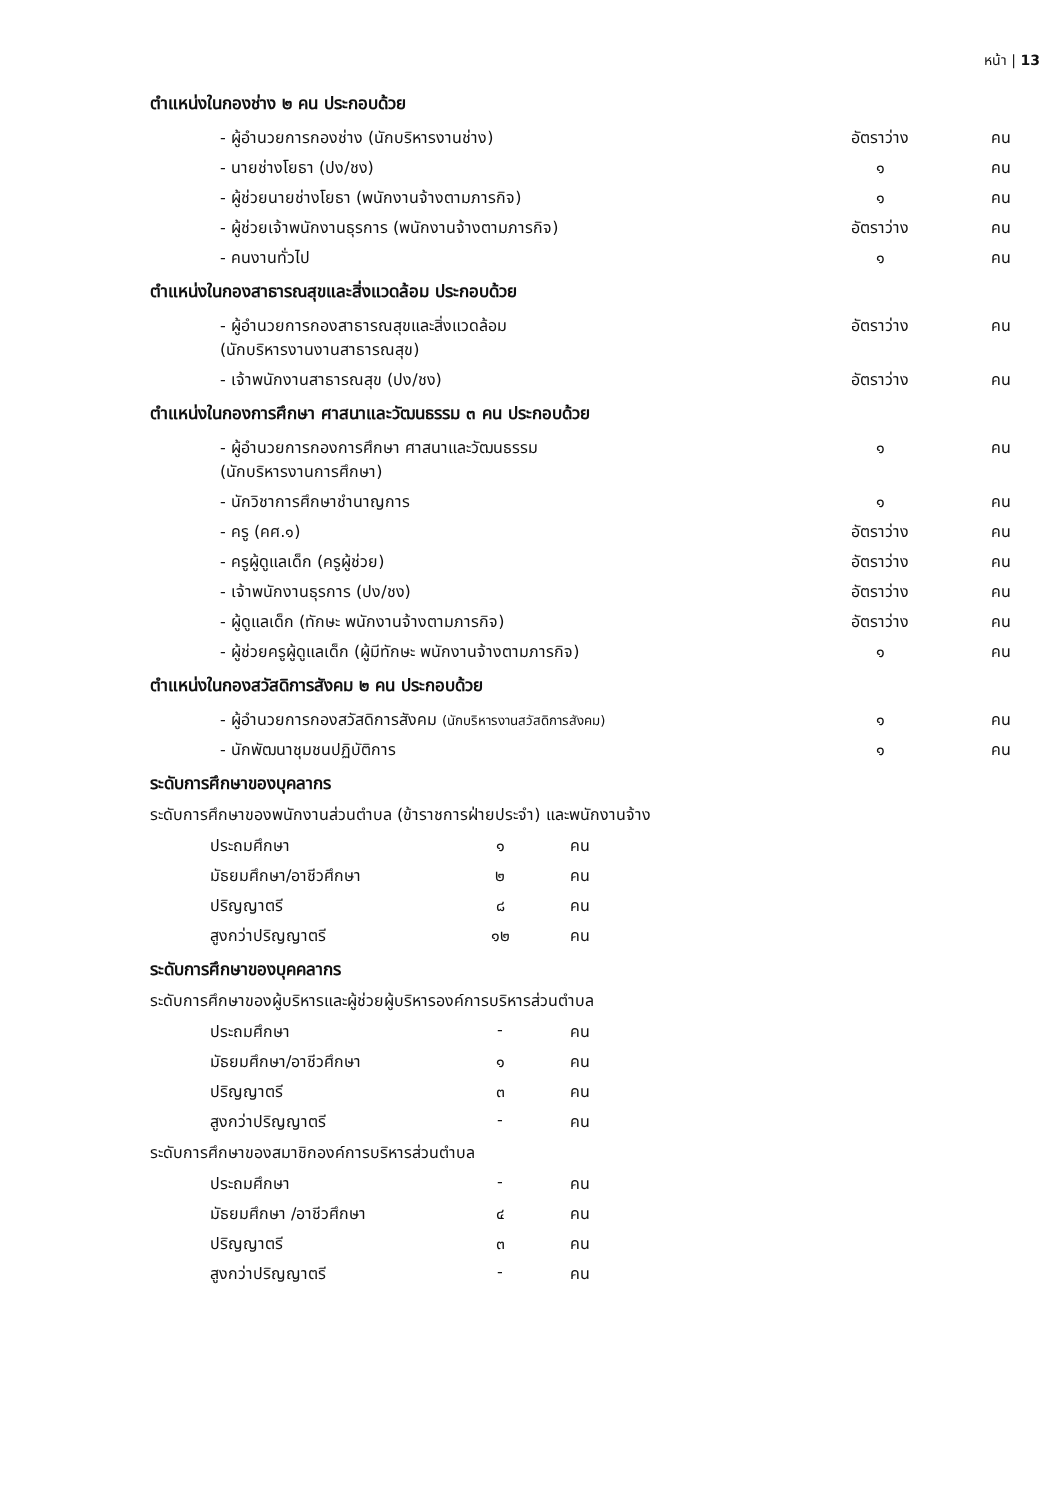หน้า | 13
ตำแหน่งในกองช่าง ๒ คน ประกอบด้วย
| - ผู้อำนวยการกองช่าง (นักบริหารงานช่าง) | อัตราว่าง | คน |
| - นายช่างโยธา (ปง/ชง) | ๑ | คน |
| - ผู้ช่วยนายช่างโยธา (พนักงานจ้างตามภารกิจ) | ๑ | คน |
| - ผู้ช่วยเจ้าพนักงานธุรการ (พนักงานจ้างตามภารกิจ) | อัตราว่าง | คน |
| - คนงานทั่วไป | ๑ | คน |
ตำแหน่งในกองสาธารณสุขและสิ่งแวดล้อม ประกอบด้วย
| - ผู้อำนวยการกองสาธารณสุขและสิ่งแวดล้อม (นักบริหารงานงานสาธารณสุข) | อัตราว่าง | คน |
| - เจ้าพนักงานสาธารณสุข (ปง/ชง) | อัตราว่าง | คน |
ตำแหน่งในกองการศึกษา ศาสนาและวัฒนธรรม ๓ คน ประกอบด้วย
| - ผู้อำนวยการกองการศึกษา ศาสนาและวัฒนธรรม (นักบริหารงานการศึกษา) | ๑ | คน |
| - นักวิชาการศึกษาชำนาญการ | ๑ | คน |
| - ครู (คศ.๑) | อัตราว่าง | คน |
| - ครูผู้ดูแลเด็ก (ครูผู้ช่วย) | อัตราว่าง | คน |
| - เจ้าพนักงานธุรการ (ปง/ชง) | อัตราว่าง | คน |
| - ผู้ดูแลเด็ก (ทักษะ พนักงานจ้างตามภารกิจ) | อัตราว่าง | คน |
| - ผู้ช่วยครูผู้ดูแลเด็ก (ผู้มีทักษะ พนักงานจ้างตามภารกิจ) | ๑ | คน |
ตำแหน่งในกองสวัสดิการสังคม ๒ คน ประกอบด้วย
| - ผู้อำนวยการกองสวัสดิการสังคม (นักบริหารงานสวัสดิการสังคม) | ๑ | คน |
| - นักพัฒนาชุมชนปฏิบัติการ | ๑ | คน |
ระดับการศึกษาของบุคลากร
ระดับการศึกษาของพนักงานส่วนตำบล (ข้าราชการฝ่ายประจำ) และพนักงานจ้าง
| ประถมศึกษา | ๑ | คน |
| มัธยมศึกษา/อาชีวศึกษา | ๒ | คน |
| ปริญญาตรี | ๘ | คน |
| สูงกว่าปริญญาตรี | ๑๒ | คน |
ระดับการศึกษาของบุคคลากร
ระดับการศึกษาของผู้บริหารและผู้ช่วยผู้บริหารองค์การบริหารส่วนตำบล
| ประถมศึกษา | - | คน |
| มัธยมศึกษา/อาชีวศึกษา | ๑ | คน |
| ปริญญาตรี | ๓ | คน |
| สูงกว่าปริญญาตรี | - | คน |
ระดับการศึกษาของสมาชิกองค์การบริหารส่วนตำบล
| ประถมศึกษา | - | คน |
| มัธยมศึกษา /อาชีวศึกษา | ๔ | คน |
| ปริญญาตรี | ๓ | คน |
| สูงกว่าปริญญาตรี | - | คน |